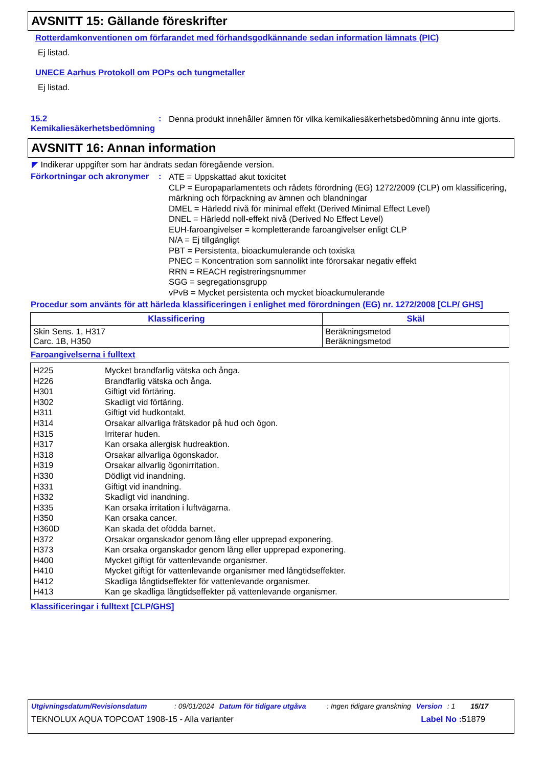AVSNITT 15: Gällande föreskrifter
Rotterdamkonventionen om förfarandet med förhandsgodkännande sedan information lämnats (PIC)
Ej listad.
UNECE Aarhus Protokoll om POPs och tungmetaller
Ej listad.
15.2 Kemikaliesäkerhetsbedömning
:
Denna produkt innehåller ämnen för vilka kemikaliesäkerhetsbedömning ännu inte gjorts.
AVSNITT 16: Annan information
◤ Indikerar uppgifter som har ändrats sedan föregående version.
Förkortningar och akronymer
:
ATE = Uppskattad akut toxicitet
CLP = Europaparlamentets och rådets förordning (EG) 1272/2009 (CLP) om klassificering, märkning och förpackning av ämnen och blandningar
DMEL = Härledd nivå för minimal effekt (Derived Minimal Effect Level)
DNEL = Härledd noll-effekt nivå (Derived No Effect Level)
EUH-faroangivelser = kompletterande faroangivelser enligt CLP
N/A = Ej tillgängligt
PBT = Persistenta, bioackumulerande och toxiska
PNEC = Koncentration som sannolikt inte förorsakar negativ effekt
RRN = REACH registreringsnummer
SGG = segregationsgrupp
vPvB = Mycket persistenta och mycket bioackumulerande
Procedur som använts för att härleda klassificeringen i enlighet med förordningen (EG) nr. 1272/2008 [CLP/ GHS]
| Klassificering | Skäl |
| --- | --- |
| Skin Sens. 1, H317 Carc. 1B, H350 | Beräkningsmetod Beräkningsmetod |
Faroangivelserna i fulltext
| H225 | Mycket brandfarlig vätska och ånga. |
| H226 | Brandfarlig vätska och ånga. |
| H301 | Giftigt vid förtäring. |
| H302 | Skadligt vid förtäring. |
| H311 | Giftigt vid hudkontakt. |
| H314 | Orsakar allvarliga frätskador på hud och ögon. |
| H315 | Irriterar huden. |
| H317 | Kan orsaka allergisk hudreaktion. |
| H318 | Orsakar allvarliga ögonskador. |
| H319 | Orsakar allvarlig ögonirritation. |
| H330 | Dödligt vid inandning. |
| H331 | Giftigt vid inandning. |
| H332 | Skadligt vid inandning. |
| H335 | Kan orsaka irritation i luftvägarna. |
| H350 | Kan orsaka cancer. |
| H360D | Kan skada det ofödda barnet. |
| H372 | Orsakar organskador genom lång eller upprepad exponering. |
| H373 | Kan orsaka organskador genom lång eller upprepad exponering. |
| H400 | Mycket giftigt för vattenlevande organismer. |
| H410 | Mycket giftigt för vattenlevande organismer med långtidseffekter. |
| H412 | Skadliga långtidseffekter för vattenlevande organismer. |
| H413 | Kan ge skadliga långtidseffekter på vattenlevande organismer. |
Klassificeringar i fulltext [CLP/GHS]
Utgivningsdatum/Revisionsdatum: 09/01/2024 Datum för tidigare utgåva: Ingen tidigare granskning Version: 1 15/17
TEKNOLUX AQUA TOPCOAT 1908-15 - Alla varianter Label No : 51879